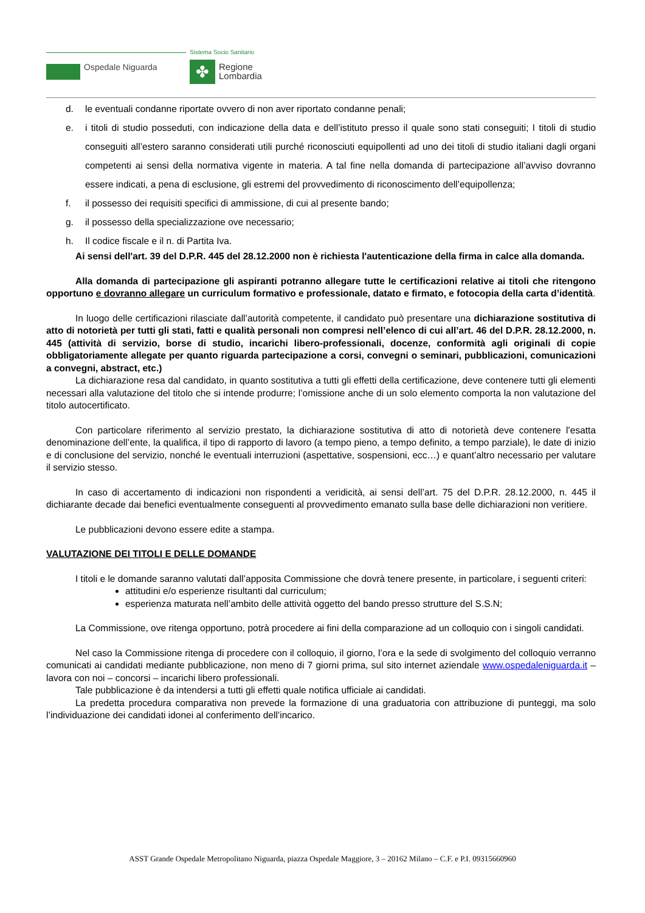Sistema Socio Sanitario
Ospedale Niguarda ✤
Regione
Lombardia
d. le eventuali condanne riportate ovvero di non aver riportato condanne penali;
e. i titoli di studio posseduti, con indicazione della data e dell’istituto presso il quale sono stati conseguiti; I titoli di studio conseguiti all’estero saranno considerati utili purché riconosciuti equipollenti ad uno dei titoli di studio italiani dagli organi competenti ai sensi della normativa vigente in materia. A tal fine nella domanda di partecipazione all’avviso dovranno essere indicati, a pena di esclusione, gli estremi del provvedimento di riconoscimento dell’equipollenza;
f. il possesso dei requisiti specifici di ammissione, di cui al presente bando;
g. il possesso della specializzazione ove necessario;
h. Il codice fiscale e il n. di Partita Iva.
Ai sensi dell'art. 39 del D.P.R. 445 del 28.12.2000 non è richiesta l'autenticazione della firma in calce alla domanda.
Alla domanda di partecipazione gli aspiranti potranno allegare tutte le certificazioni relative ai titoli che ritengono opportuno e dovranno allegare un curriculum formativo e professionale, datato e firmato, e fotocopia della carta d’identità.
In luogo delle certificazioni rilasciate dall’autorità competente, il candidato può presentare una dichiarazione sostitutiva di atto di notorietà per tutti gli stati, fatti e qualità personali non compresi nell’elenco di cui all’art. 46 del D.P.R. 28.12.2000, n. 445 (attività di servizio, borse di studio, incarichi libero-professionali, docenze, conformità agli originali di copie obbligatoriamente allegate per quanto riguarda partecipazione a corsi, convegni o seminari, pubblicazioni, comunicazioni a convegni, abstract, etc.)
La dichiarazione resa dal candidato, in quanto sostitutiva a tutti gli effetti della certificazione, deve contenere tutti gli elementi necessari alla valutazione del titolo che si intende produrre; l’omissione anche di un solo elemento comporta la non valutazione del titolo autocertificato.
Con particolare riferimento al servizio prestato, la dichiarazione sostitutiva di atto di notorietà deve contenere l’esatta denominazione dell’ente, la qualifica, il tipo di rapporto di lavoro (a tempo pieno, a tempo definito, a tempo parziale), le date di inizio e di conclusione del servizio, nonché le eventuali interruzioni (aspettative, sospensioni, ecc…) e quant’altro necessario per valutare il servizio stesso.
In caso di accertamento di indicazioni non rispondenti a veridicità, ai sensi dell’art. 75 del D.P.R. 28.12.2000, n. 445 il dichiarante decade dai benefici eventualmente conseguenti al provvedimento emanato sulla base delle dichiarazioni non veritiere.
Le pubblicazioni devono essere edite a stampa.
VALUTAZIONE DEI TITOLI E DELLE DOMANDE
I titoli e le domande saranno valutati dall’apposita Commissione che dovrà tenere presente, in particolare, i seguenti criteri:
attitudini e/o esperienze risultanti dal curriculum;
esperienza maturata nell’ambito delle attività oggetto del bando presso strutture del S.S.N;
La Commissione, ove ritenga opportuno, potrà procedere ai fini della comparazione ad un colloquio con i singoli candidati.
Nel caso la Commissione ritenga di procedere con il colloquio, il giorno, l’ora e la sede di svolgimento del colloquio verranno comunicati ai candidati mediante pubblicazione, non meno di 7 giorni prima, sul sito internet aziendale www.ospedaleniguarda.it – lavora con noi – concorsi – incarichi libero professionali.
Tale pubblicazione è da intendersi a tutti gli effetti quale notifica ufficiale ai candidati.
La predetta procedura comparativa non prevede la formazione di una graduatoria con attribuzione di punteggi, ma solo l’individuazione dei candidati idonei al conferimento dell’incarico.
ASST Grande Ospedale Metropolitano Niguarda, piazza Ospedale Maggiore, 3 – 20162 Milano – C.F. e P.I. 09315660960